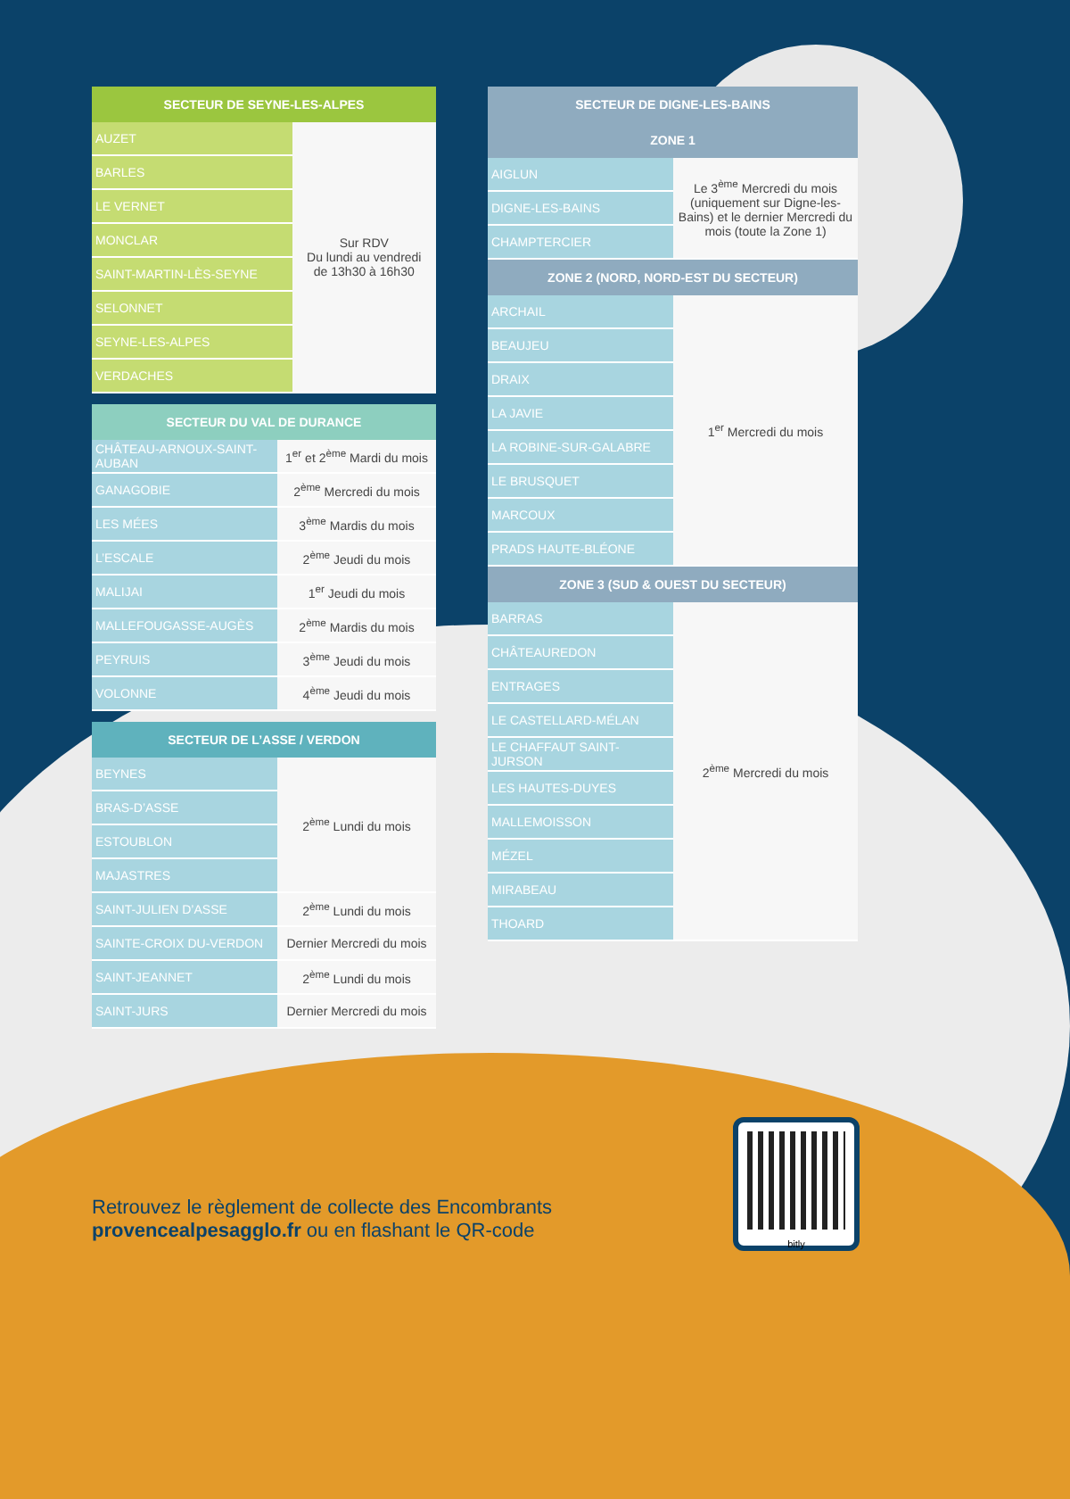| SECTEUR DE SEYNE-LES-ALPES | |
| --- | --- |
| AUZET | Sur RDV Du lundi au vendredi de 13h30 à 16h30 |
| BARLES | |
| LE VERNET | |
| MONCLAR | |
| SAINT-MARTIN-LÈS-SEYNE | |
| SELONNET | |
| SEYNE-LES-ALPES | |
| VERDACHES | |
| SECTEUR DU VAL DE DURANCE | |
| --- | --- |
| CHÂTEAU-ARNOUX-SAINT-AUBAN | 1<sup>er</sup> et 2<sup>ème</sup> Mardi du mois |
| GANAGOBIE | 2<sup>ème</sup> Mercredi du mois |
| LES MÉES | 3<sup>ème</sup> Mardis du mois |
| L’ESCALE | 2<sup>ème</sup> Jeudi du mois |
| MALIJAI | 1<sup>er</sup> Jeudi du mois |
| MALLEFOUGASSE-AUGÈS | 2<sup>ème</sup> Mardis du mois |
| PEYRUIS | 3<sup>ème</sup> Jeudi du mois |
| VOLONNE | 4<sup>ème</sup> Jeudi du mois |
| SECTEUR DE L’ASSE / VERDON | |
| --- | --- |
| BEYNES | 2<sup>ème</sup> Lundi du mois |
| BRAS-D’ASSE | |
| ESTOUBLON | |
| MAJASTRES | |
| SAINT-JULIEN D’ASSE | 2<sup>ème</sup> Lundi du mois |
| SAINTE-CROIX DU-VERDON | Dernier Mercredi du mois |
| SAINT-JEANNET | 2<sup>ème</sup> Lundi du mois |
| SAINT-JURS | Dernier Mercredi du mois |
| SECTEUR DE DIGNE-LES-BAINS | |
| --- | --- |
| ZONE 1 | |
| AIGLUN | Le 3<sup>ème</sup> Mercredi du mois (uniquement sur Digne-les-Bains) et le dernier Mercredi du mois (toute la Zone 1) |
| DIGNE-LES-BAINS | |
| CHAMPTERCIER | |
| ZONE 2 (NORD, NORD-EST DU SECTEUR) | |
| ARCHAIL | 1<sup>er</sup> Mercredi du mois |
| BEAUJEU | |
| DRAIX | |
| LA JAVIE | |
| LA ROBINE-SUR-GALABRE | |
| LE BRUSQUET | |
| MARCOUX | |
| PRADS HAUTE-BLÉONE | |
| ZONE 3 (SUD & OUEST DU SECTEUR) | |
| BARRAS | 2<sup>ème</sup> Mercredi du mois |
| CHÂTEAUREDON | |
| ENTRAGES | |
| LE CASTELLARD-MÉLAN | |
| LE CHAFFAUT SAINT-JURSON | |
| LES HAUTES-DUYES | |
| MALLEMOISSON | |
| MÉZEL | |
| MIRABEAU | |
| THOARD | |
Retrouvez le règlement de collecte des Encombrants
provencealpesagglo.fr ou en flashant le QR-code
bitly